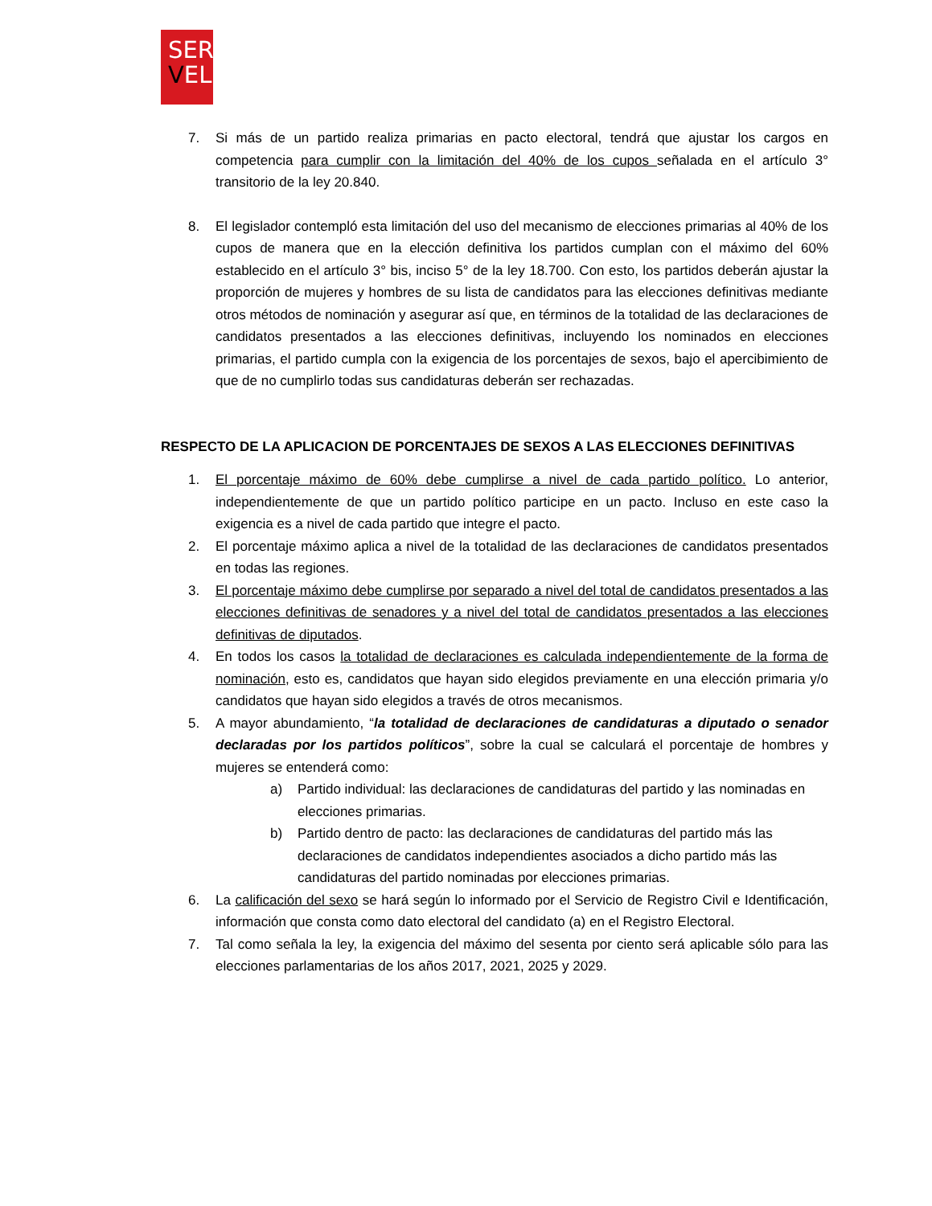SER
VEL
7. Si más de un partido realiza primarias en pacto electoral, tendrá que ajustar los cargos en competencia para cumplir con la limitación del 40% de los cupos señalada en el artículo 3° transitorio de la ley 20.840.
8. El legislador contempló esta limitación del uso del mecanismo de elecciones primarias al 40% de los cupos de manera que en la elección definitiva los partidos cumplan con el máximo del 60% establecido en el artículo 3° bis, inciso 5° de la ley 18.700. Con esto, los partidos deberán ajustar la proporción de mujeres y hombres de su lista de candidatos para las elecciones definitivas mediante otros métodos de nominación y asegurar así que, en términos de la totalidad de las declaraciones de candidatos presentados a las elecciones definitivas, incluyendo los nominados en elecciones primarias, el partido cumpla con la exigencia de los porcentajes de sexos, bajo el apercibimiento de que de no cumplirlo todas sus candidaturas deberán ser rechazadas.
RESPECTO DE LA APLICACION DE PORCENTAJES DE SEXOS A LAS ELECCIONES DEFINITIVAS
1. El porcentaje máximo de 60% debe cumplirse a nivel de cada partido político. Lo anterior, independientemente de que un partido político participe en un pacto. Incluso en este caso la exigencia es a nivel de cada partido que integre el pacto.
2. El porcentaje máximo aplica a nivel de la totalidad de las declaraciones de candidatos presentados en todas las regiones.
3. El porcentaje máximo debe cumplirse por separado a nivel del total de candidatos presentados a las elecciones definitivas de senadores y a nivel del total de candidatos presentados a las elecciones definitivas de diputados.
4. En todos los casos la totalidad de declaraciones es calculada independientemente de la forma de nominación, esto es, candidatos que hayan sido elegidos previamente en una elección primaria y/o candidatos que hayan sido elegidos a través de otros mecanismos.
5. A mayor abundamiento, “la totalidad de declaraciones de candidaturas a diputado o senador declaradas por los partidos políticos”, sobre la cual se calculará el porcentaje de hombres y mujeres se entenderá como:
a) Partido individual: las declaraciones de candidaturas del partido y las nominadas en elecciones primarias.
b) Partido dentro de pacto: las declaraciones de candidaturas del partido más las declaraciones de candidatos independientes asociados a dicho partido más las candidaturas del partido nominadas por elecciones primarias.
6. La calificación del sexo se hará según lo informado por el Servicio de Registro Civil e Identificación, información que consta como dato electoral del candidato (a) en el Registro Electoral.
7. Tal como señala la ley, la exigencia del máximo del sesenta por ciento será aplicable sólo para las elecciones parlamentarias de los años 2017, 2021, 2025 y 2029.